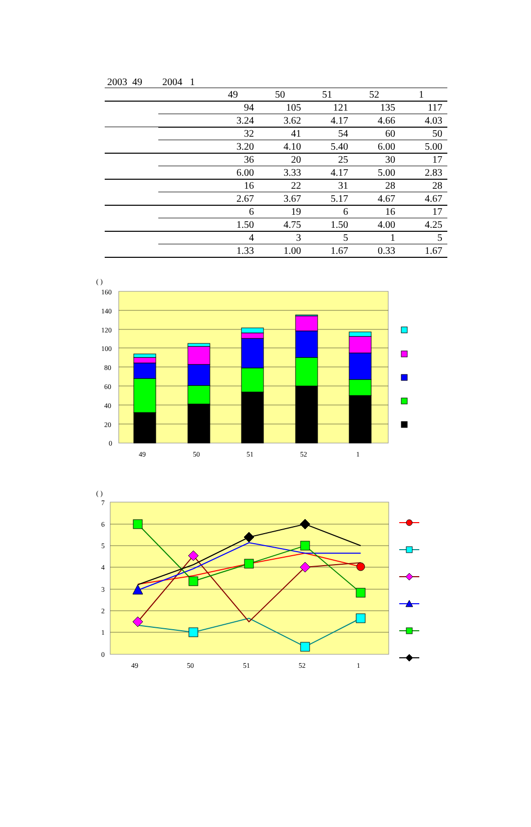2003 49 2004 1
| | | 49 | 50 | 51 | 52 | 1 |
| --- | --- | --- | --- | --- | --- | --- |
| | | 94 | 105 | 121 | 135 | 117 |
| | | 3.24 | 3.62 | 4.17 | 4.66 | 4.03 |
| | | 32 | 41 | 54 | 60 | 50 |
| | | 3.20 | 4.10 | 5.40 | 6.00 | 5.00 |
| | | 36 | 20 | 25 | 30 | 17 |
| | | 6.00 | 3.33 | 4.17 | 5.00 | 2.83 |
| | | 16 | 22 | 31 | 28 | 28 |
| | | 2.67 | 3.67 | 5.17 | 4.67 | 4.67 |
| | | 6 | 19 | 6 | 16 | 17 |
| | | 1.50 | 4.75 | 1.50 | 4.00 | 4.25 |
| | | 4 | 3 | 5 | 1 | 5 |
| | | 1.33 | 1.00 | 1.67 | 0.33 | 1.67 |
( )
160
140
120
100
80
60
40
20
0
49
50
51
52
1
( )
7
6
5
4
3
2
1
0
49
50
51
52
1